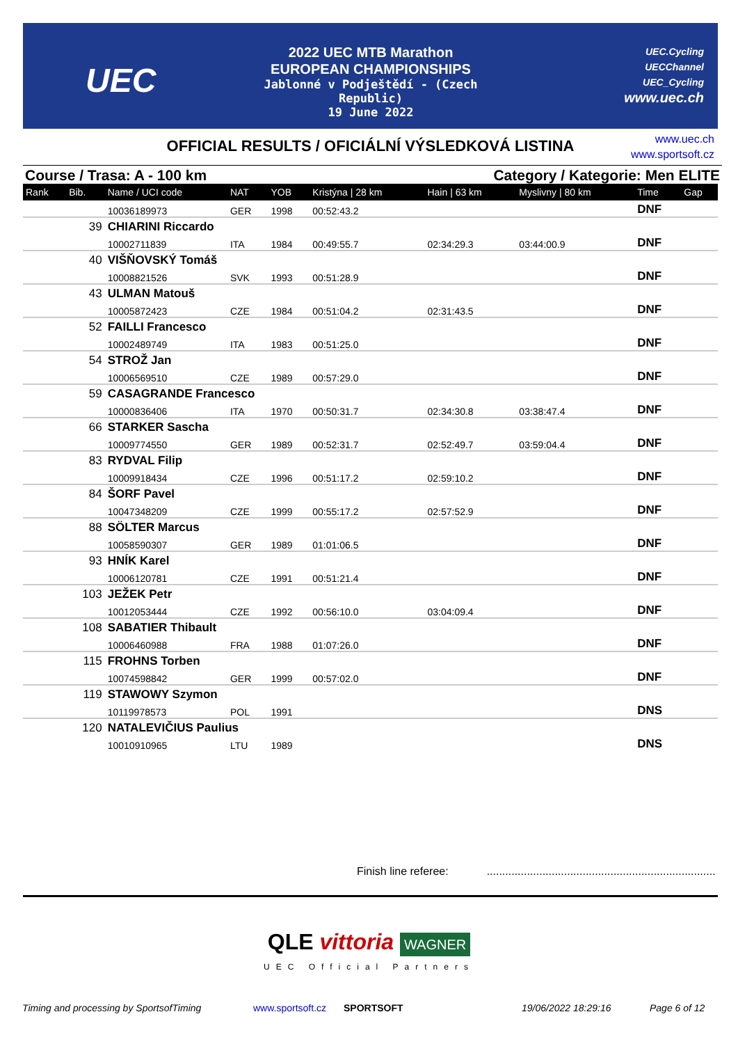UEC
2022 UEC MTB Marathon
EUROPEAN CHAMPIONSHIPS
Jablonné v Podještědí - (Czech Republic)
19 June 2022
UEC.Cycling
UECChannel
UEC_Cycling
www.uec.ch
OFFICIAL RESULTS / OFICIÁLNÍ VÝSLEDKOVÁ LISTINA
www.uec.ch
www.sportsoft.cz
Course / Trasa: A - 100 km Category / Kategorie: Men ELITE
| Rank | Bib. | Name / UCI code | NAT | YOB | Kristýna / 28 km | Hain / 63 km | Myslivny / 80 km | Time | Gap |
| --- | --- | --- | --- | --- | --- | --- | --- | --- | --- |
| | | 10036189973 | GER | 1998 | 00:52:43.2 | | | DNF | |
| | 39 | CHIARINI Riccardo | | | | | | | |
| | | 10002711839 | ITA | 1984 | 00:49:55.7 | 02:34:29.3 | 03:44:00.9 | DNF | |
| | 40 | VIŠŇOVSKÝ Tomáš | | | | | | | |
| | | 10008821526 | SVK | 1993 | 00:51:28.9 | | | DNF | |
| | 43 | ULMAN Matouš | | | | | | | |
| | | 10005872423 | CZE | 1984 | 00:51:04.2 | 02:31:43.5 | | DNF | |
| | 52 | FAILLI Francesco | | | | | | | |
| | | 10002489749 | ITA | 1983 | 00:51:25.0 | | | DNF | |
| | 54 | STROŽ Jan | | | | | | | |
| | | 10006569510 | CZE | 1989 | 00:57:29.0 | | | DNF | |
| | 59 | CASAGRANDE Francesco | | | | | | | |
| | | 10000836406 | ITA | 1970 | 00:50:31.7 | 02:34:30.8 | 03:38:47.4 | DNF | |
| | 66 | STARKER Sascha | | | | | | | |
| | | 10009774550 | GER | 1989 | 00:52:31.7 | 02:52:49.7 | 03:59:04.4 | DNF | |
| | 83 | RYDVAL Filip | | | | | | | |
| | | 10009918434 | CZE | 1996 | 00:51:17.2 | 02:59:10.2 | | DNF | |
| | 84 | ŠORF Pavel | | | | | | | |
| | | 10047348209 | CZE | 1999 | 00:55:17.2 | 02:57:52.9 | | DNF | |
| | 88 | SÖLTER Marcus | | | | | | | |
| | | 10058590307 | GER | 1989 | 01:01:06.5 | | | DNF | |
| | 93 | HNÍK Karel | | | | | | | |
| | | 10006120781 | CZE | 1991 | 00:51:21.4 | | | DNF | |
| | 103 | JEŽEK Petr | | | | | | | |
| | | 10012053444 | CZE | 1992 | 00:56:10.0 | 03:04:09.4 | | DNF | |
| | 108 | SABATIER Thibault | | | | | | | |
| | | 10006460988 | FRA | 1988 | 01:07:26.0 | | | DNF | |
| | 115 | FROHNS Torben | | | | | | | |
| | | 10074598842 | GER | 1999 | 00:57:02.0 | | | DNF | |
| | 119 | STAWOWY Szymon | | | | | | | |
| | | 10119978573 | POL | 1991 | | | | DNS | |
| | 120 | NATALEVIČIUS Paulius | | | | | | | |
| | | 10010910965 | LTU | 1989 | | | | DNS | |
Finish line referee:..........................................................................
QLE vittoria WAGNER
UEC Official Partners
Timing and processing by SportsofTiming www.sportsoft.cz SPORTSOFT 19/06/2022 18:29:16 Page 6 of 12